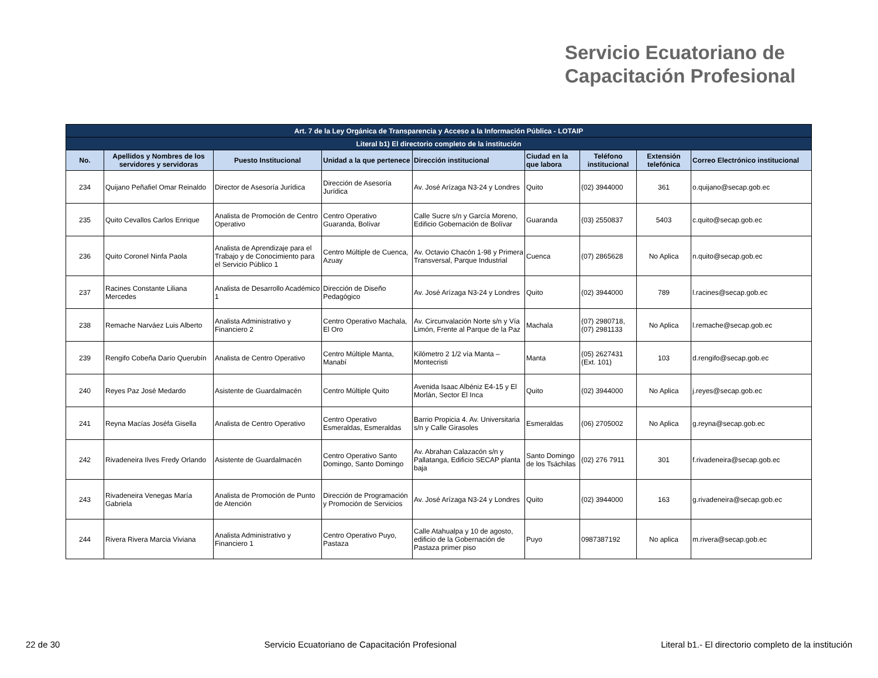Servicio Ecuatoriano de
Capacitación Profesional
| Art. 7 de la Ley Orgánica de Transparencia y Acceso a la Información Pública - LOTAIP | | | | | | | | |
| --- | --- | --- | --- | --- | --- | --- | --- | --- |
| Literal b1) El directorio completo de la institución | | | | | | | | |
| No. | Apellidos y Nombres de los servidores y servidoras | Puesto Institucional | Unidad a la que pertenece | Dirección institucional | Ciudad en la que labora | Teléfono institucional | Extensión telefónica | Correo Electrónico institucional |
| 234 | Quijano Peñafiel Omar Reinaldo | Director de Asesoría Jurídica | Dirección de Asesoría Jurídica | Av. José Arízaga N3-24 y Londres | Quito | (02) 3944000 | 361 | o.quijano@secap.gob.ec |
| 235 | Quito Cevallos Carlos Enrique | Analista de Promoción de Centro Operativo | Centro Operativo Guaranda, Bolívar | Calle Sucre s/n y García Moreno, Edificio Gobernación de Bolívar | Guaranda | (03) 2550837 | 5403 | c.quito@secap.gob.ec |
| 236 | Quito Coronel Ninfa Paola | Analista de Aprendizaje para el Trabajo y de Conocimiento para el Servicio Público 1 | Centro Múltiple de Cuenca, Azuay | Av. Octavio Chacón 1-98 y Primera Transversal, Parque Industrial | Cuenca | (07) 2865628 | No Aplica | n.quito@secap.gob.ec |
| 237 | Racines Constante Liliana Mercedes | Analista de Desarrollo Académico 1 | Dirección de Diseño Pedagógico | Av. José Arízaga N3-24 y Londres | Quito | (02) 3944000 | 789 | l.racines@secap.gob.ec |
| 238 | Remache Narváez Luis Alberto | Analista Administrativo y Financiero 2 | Centro Operativo Machala, El Oro | Av. Circunvalación Norte s/n y Vía Limón, Frente al Parque de la Paz | Machala | (07) 2980718, (07) 2981133 | No Aplica | l.remache@secap.gob.ec |
| 239 | Rengifo Cobeña Darío Querubín | Analista de Centro Operativo | Centro Múltiple Manta, Manabí | Kilómetro 2 1/2 vía Manta – Montecristi | Manta | (05) 2627431 (Ext. 101) | 103 | d.rengifo@secap.gob.ec |
| 240 | Reyes Paz José Medardo | Asistente de Guardalmacén | Centro Múltiple Quito | Avenida Isaac Albéniz E4-15 y El Morlán, Sector El Inca | Quito | (02) 3944000 | No Aplica | j.reyes@secap.gob.ec |
| 241 | Reyna Macías Joséfa Gisella | Analista de Centro Operativo | Centro Operativo Esmeraldas, Esmeraldas | Barrio Propicia 4. Av. Universitaria s/n y Calle Girasoles | Esmeraldas | (06) 2705002 | No Aplica | g.reyna@secap.gob.ec |
| 242 | Rivadeneira Ilves Fredy Orlando | Asistente de Guardalmacén | Centro Operativo Santo Domingo, Santo Domingo | Av. Abrahan Calazacón s/n y Pallatanga, Edificio SECAP planta baja | Santo Domingo de los Tsáchilas | (02) 276 7911 | 301 | f.rivadeneira@secap.gob.ec |
| 243 | Rivadeneira Venegas María Gabriela | Analista de Promoción de Punto de Atención | Dirección de Programación y Promoción de Servicios | Av. José Arízaga N3-24 y Londres | Quito | (02) 3944000 | 163 | g.rivadeneira@secap.gob.ec |
| 244 | Rivera Rivera Marcia Viviana | Analista Administrativo y Financiero 1 | Centro Operativo Puyo, Pastaza | Calle Atahualpa y 10 de agosto, edificio de la Gobernación de Pastaza primer piso | Puyo | 0987387192 | No aplica | m.rivera@secap.gob.ec |
22 de 30 Servicio Ecuatoriano de Capacitación Profesional Literal b1.- El directorio completo de la institución